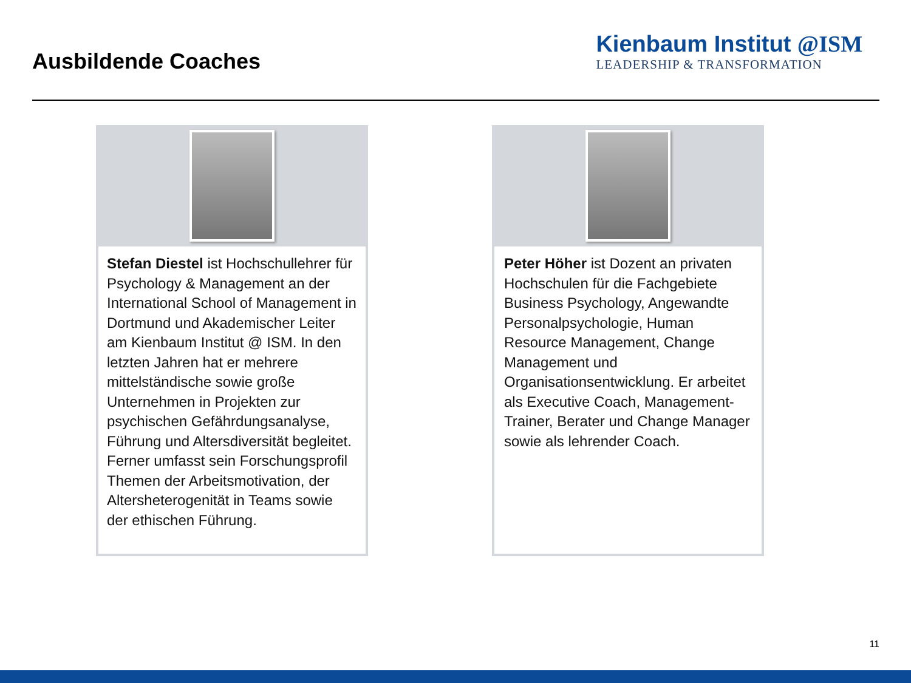Ausbildende Coaches
Kienbaum Institut @ISM
LEADERSHIP & TRANSFORMATION
Stefan Diestel ist Hochschullehrer für Psychology & Management an der International School of Management in Dortmund und Akademischer Leiter am Kienbaum Institut @ ISM. In den letzten Jahren hat er mehrere mittelständische sowie große Unternehmen in Projekten zur psychischen Gefährdungsanalyse, Führung und Altersdiversität begleitet. Ferner umfasst sein Forschungsprofil Themen der Arbeitsmotivation, der Altersheterogenität in Teams sowie der ethischen Führung.
Peter Höher ist Dozent an privaten Hochschulen für die Fachgebiete Business Psychology, Angewandte Personalpsychologie, Human Resource Management, Change Management und Organisationsentwicklung. Er arbeitet als Executive Coach, Management-Trainer, Berater und Change Manager sowie als lehrender Coach.
11